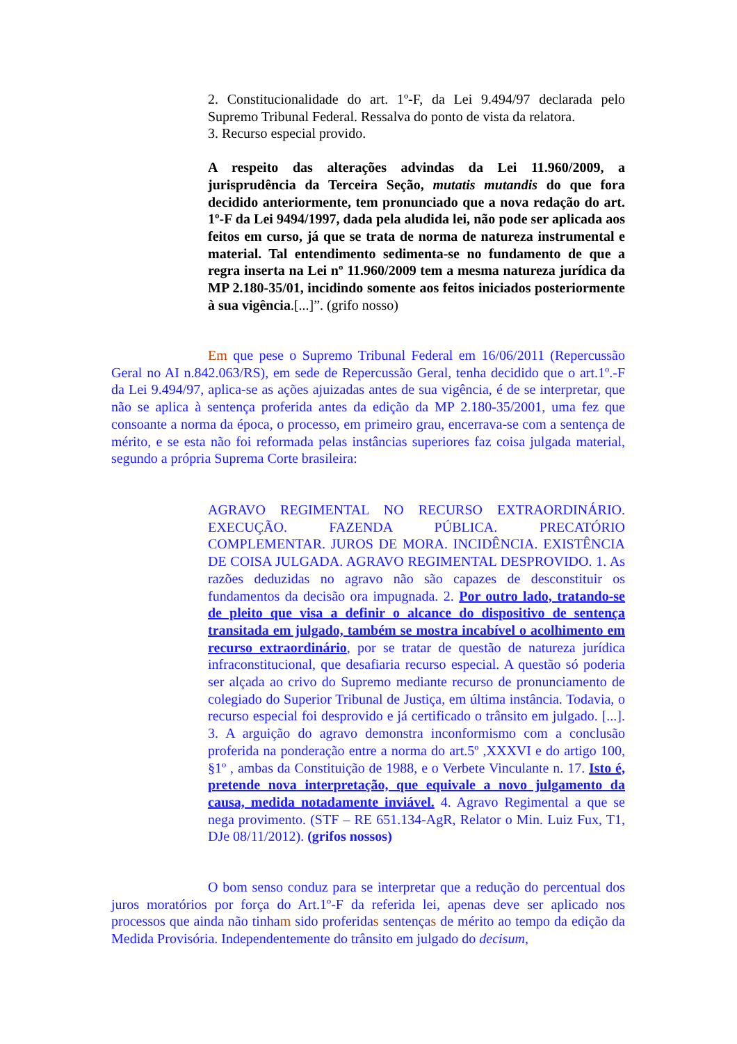2. Constitucionalidade do art. 1º-F, da Lei 9.494/97 declarada pelo Supremo Tribunal Federal. Ressalva do ponto de vista da relatora.
3. Recurso especial provido.
A respeito das alterações advindas da Lei 11.960/2009, a jurisprudência da Terceira Seção, mutatis mutandis do que fora decidido anteriormente, tem pronunciado que a nova redação do art. 1º-F da Lei 9494/1997, dada pela aludida lei, não pode ser aplicada aos feitos em curso, já que se trata de norma de natureza instrumental e material. Tal entendimento sedimenta-se no fundamento de que a regra inserta na Lei nº 11.960/2009 tem a mesma natureza jurídica da MP 2.180-35/01, incidindo somente aos feitos iniciados posteriormente à sua vigência.[...]”. (grifo nosso)
Em que pese o Supremo Tribunal Federal em 16/06/2011 (Repercussão Geral no AI n.842.063/RS), em sede de Repercussão Geral, tenha decidido que o art.1º.-F da Lei 9.494/97, aplica-se as ações ajuizadas antes de sua vigência, é de se interpretar, que não se aplica à sentença proferida antes da edição da MP 2.180-35/2001, uma fez que consoante a norma da época, o processo, em primeiro grau, encerrava-se com a sentença de mérito, e se esta não foi reformada pelas instâncias superiores faz coisa julgada material, segundo a própria Suprema Corte brasileira:
AGRAVO REGIMENTAL NO RECURSO EXTRAORDINÁRIO. EXECUÇÃO. FAZENDA PÚBLICA. PRECATÓRIO COMPLEMENTAR. JUROS DE MORA. INCIDÊNCIA. EXISTÊNCIA DE COISA JULGADA. AGRAVO REGIMENTAL DESPROVIDO. 1. As razões deduzidas no agravo não são capazes de desconstituir os fundamentos da decisão ora impugnada. 2. Por outro lado, tratando-se de pleito que visa a definir o alcance do dispositivo de sentença transitada em julgado, também se mostra incabível o acolhimento em recurso extraordinário, por se tratar de questão de natureza jurídica infraconstitucional, que desafiaria recurso especial. A questão só poderia ser alçada ao crivo do Supremo mediante recurso de pronunciamento de colegiado do Superior Tribunal de Justiça, em última instância. Todavia, o recurso especial foi desprovido e já certificado o trânsito em julgado. [...]. 3. A arguição do agravo demonstra inconformismo com a conclusão proferida na ponderação entre a norma do art.5º ,XXXVI e do artigo 100, §1º , ambas da Constituição de 1988, e o Verbete Vinculante n. 17. Isto é, pretende nova interpretação, que equivale a novo julgamento da causa, medida notadamente inviável. 4. Agravo Regimental a que se nega provimento. (STF – RE 651.134-AgR, Relator o Min. Luiz Fux, T1, DJe 08/11/2012). (grifos nossos)
O bom senso conduz para se interpretar que a redução do percentual dos juros moratórios por força do Art.1º-F da referida lei, apenas deve ser aplicado nos processos que ainda não tinham sido proferidas sentenças de mérito ao tempo da edição da Medida Provisória. Independentemente do trânsito em julgado do decisum,